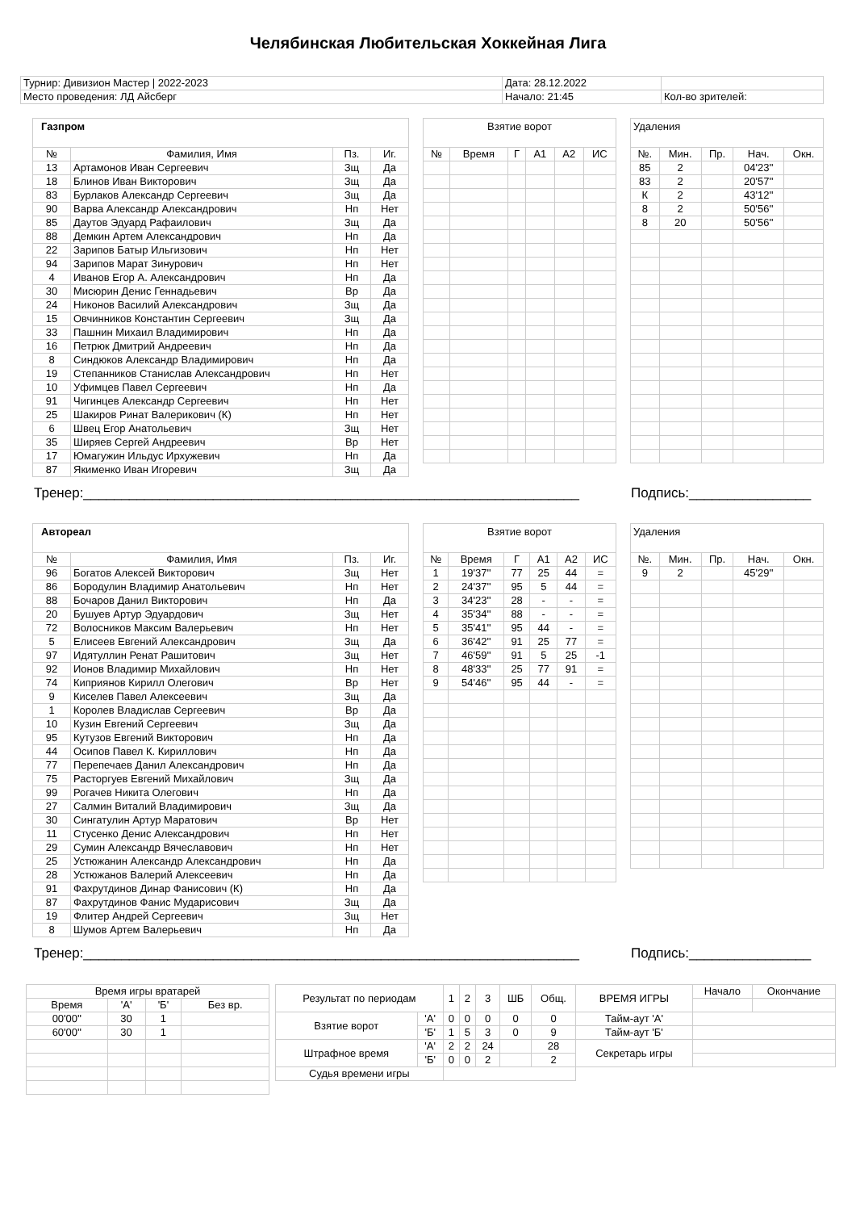Челябинская Любительская Хоккейная Лига
| Турнир: Дивизион Мастер / 2022-2023 | Дата: 28.12.2022 | |
| Место проведения: ЛД Айсберг | Начало: 21:45 | Кол-во зрителей: |
| Газпром | | | |
| № | Фамилия, Имя | Пз. | Иг. |
| 13 | Артамонов Иван Сергеевич | Зщ | Да |
| 18 | Блинов Иван Викторович | Зщ | Да |
| 83 | Бурлаков Александр Сергеевич | Зщ | Да |
| 90 | Варва Александр Александрович | Нп | Нет |
| 85 | Даутов Эдуард Рафаилович | Зщ | Да |
| 88 | Демкин Артем Александрович | Нп | Да |
| 22 | Зарипов Батыр Ильгизович | Нп | Нет |
| 94 | Зарипов Марат Зинурович | Нп | Нет |
| 4 | Иванов Егор А. Александрович | Нп | Да |
| 30 | Мисюрин Денис Геннадьевич | Вр | Да |
| 24 | Никонов Василий Александрович | Зщ | Да |
| 15 | Овчинников Константин Сергеевич | Зщ | Да |
| 33 | Пашнин Михаил Владимирович | Нп | Да |
| 16 | Петрюк Дмитрий Андреевич | Нп | Да |
| 8 | Синдюков Александр Владимирович | Нп | Да |
| 19 | Степанников Станислав Александрович | Нп | Нет |
| 10 | Уфимцев Павел Сергеевич | Нп | Да |
| 91 | Чигинцев Александр Сергеевич | Нп | Нет |
| 25 | Шакиров Ринат Валерикович (К) | Нп | Нет |
| 6 | Швец Егор Анатольевич | Зщ | Нет |
| 35 | Ширяев Сергей Андреевич | Вр | Нет |
| 17 | Юмагужин Ильдус Ирхужевич | Нп | Да |
| 87 | Якименко Иван Игоревич | Зщ | Да |
| Взятие ворот | | | | | |
| № | Время | Г | А1 | А2 | ИС |
| Удаления | | | | |
| №. | Мин. | Пр. | Нач. | Окн. |
| 85 | 2 | | 04'23'' | |
| 83 | 2 | | 20'57'' | |
| К | 2 | | 43'12'' | |
| 8 | 2 | | 50'56'' | |
| 8 | 20 | | 50'56'' | |
Тренер:_________________________________________________________________ Подпись:________________
| Автореал | | | |
| № | Фамилия, Имя | Пз. | Иг. |
| 96 | Богатов Алексей Викторович | Зщ | Нет |
| 86 | Бородулин Владимир Анатольевич | Нп | Нет |
| 88 | Бочаров Данил Викторович | Нп | Да |
| 20 | Бушуев Артур Эдуардович | Зщ | Нет |
| 72 | Волосников Максим Валерьевич | Нп | Нет |
| 5 | Елисеев Евгений Александрович | Зщ | Да |
| 97 | Идятуллин Ренат Рашитович | Зщ | Нет |
| 92 | Ионов Владимир Михайлович | Нп | Нет |
| 74 | Киприянов Кирилл Олегович | Вр | Нет |
| 9 | Киселев Павел Алексеевич | Зщ | Да |
| 1 | Королев Владислав Сергеевич | Вр | Да |
| 10 | Кузин Евгений Сергеевич | Зщ | Да |
| 95 | Кутузов Евгений Викторович | Нп | Да |
| 44 | Осипов Павел К. Кириллович | Нп | Да |
| 77 | Перепечаев Данил Александрович | Нп | Да |
| 75 | Расторгуев Евгений Михайлович | Зщ | Да |
| 99 | Рогачев Никита Олегович | Нп | Да |
| 27 | Салмин Виталий Владимирович | Зщ | Да |
| 30 | Сингатулин Артур Маратович | Вр | Нет |
| 11 | Стусенко Денис Александрович | Нп | Нет |
| 29 | Сумин Александр Вячеславович | Нп | Нет |
| 25 | Устюжанин Александр Александрович | Нп | Да |
| 28 | Устюжанов Валерий Алексеевич | Нп | Да |
| 91 | Фахрутдинов Динар Фанисович (К) | Нп | Да |
| 87 | Фахрутдинов Фанис Мударисович | Зщ | Да |
| 19 | Флитер Андрей Сергеевич | Зщ | Нет |
| 8 | Шумов Артем Валерьевич | Нп | Да |
| Взятие ворот | | | | | |
| № | Время | Г | А1 | А2 | ИС |
| 1 | 19'37'' | 77 | 25 | 44 | = |
| 2 | 24'37'' | 95 | 5 | 44 | = |
| 3 | 34'23'' | 28 | - | - | = |
| 4 | 35'34'' | 88 | - | - | = |
| 5 | 35'41'' | 95 | 44 | - | = |
| 6 | 36'42'' | 91 | 25 | 77 | = |
| 7 | 46'59'' | 91 | 5 | 25 | -1 |
| 8 | 48'33'' | 25 | 77 | 91 | = |
| 9 | 54'46'' | 95 | 44 | - | = |
| Удаления | | | | |
| №. | Мин. | Пр. | Нач. | Окн. |
| 9 | 2 | | 45'29'' | |
Тренер:_________________________________________________________________ Подпись:________________
| Время игры вратарей | | | |
| Время | 'А' | 'Б' | Без вр. |
| 00'00'' | 30 | 1 | |
| 60'00'' | 30 | 1 | |
| Результат по периодам | | 1 | 2 | 3 | ШБ | Общ. | ВРЕМЯ ИГРЫ | Начало | Окончание |
| Взятие ворот | 'А' | 0 | 0 | 0 | 0 | 0 | Тайм-аут 'А' | | |
| | 'Б' | 1 | 5 | 3 | 0 | 9 | Тайм-аут 'Б' | | |
| Штрафное время | 'А' | 2 | 2 | 24 | | 28 | Секретарь игры | | |
| | 'Б' | 0 | 0 | 2 | | 2 | | | |
| Судья времени игры | | | | | | | | | |